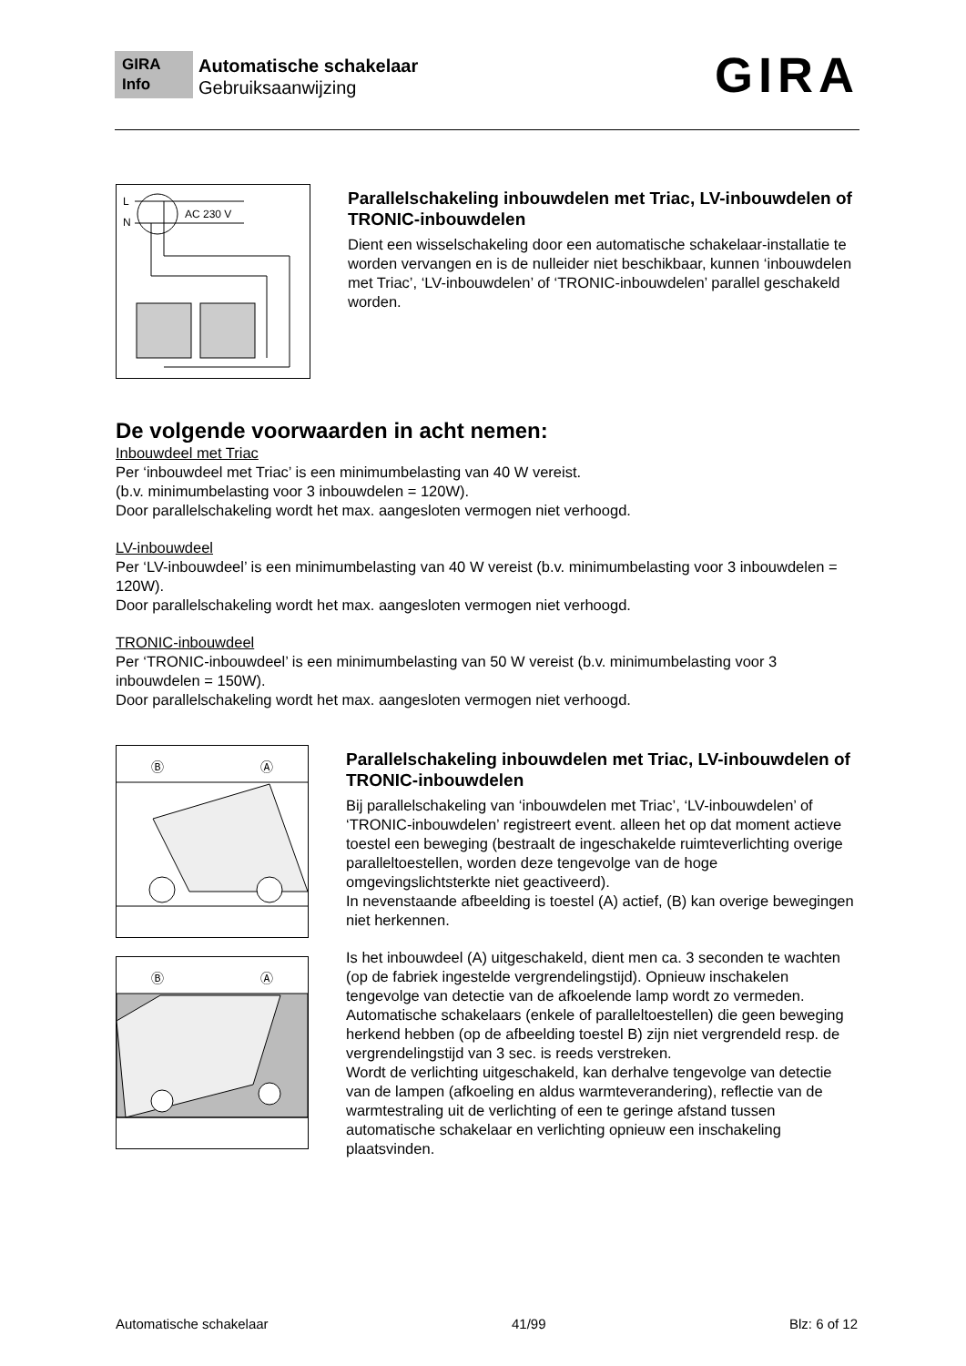GIRA
Info
Automatische schakelaar
Gebruiksaanwijzing
GIRA
L
N
AC 230 V
Parallelschakeling inbouwdelen met Triac, LV-inbouwdelen of TRONIC-inbouwdelen
Dient een wisselschakeling door een automatische schakelaar-installatie te worden vervangen en is de nulleider niet beschikbaar, kunnen ‘inbouwdelen met Triac’, ‘LV-inbouwdelen’ of ‘TRONIC-inbouwdelen’ parallel geschakeld worden.
De volgende voorwaarden in acht nemen:
Inbouwdeel met Triac
Per ‘inbouwdeel met Triac’ is een minimumbelasting van 40 W vereist.
(b.v. minimumbelasting voor 3 inbouwdelen = 120W).
Door parallelschakeling wordt het max. aangesloten vermogen niet verhoogd.
LV-inbouwdeel
Per ‘LV-inbouwdeel’ is een minimumbelasting van 40 W vereist (b.v. minimumbelasting voor 3 inbouwdelen = 120W).
Door parallelschakeling wordt het max. aangesloten vermogen niet verhoogd.
TRONIC-inbouwdeel
Per ‘TRONIC-inbouwdeel’ is een minimumbelasting van 50 W vereist (b.v. minimumbelasting voor 3 inbouwdelen = 150W).
Door parallelschakeling wordt het max. aangesloten vermogen niet verhoogd.
Ⓑ
Ⓐ
Ⓑ
Ⓐ
Parallelschakeling inbouwdelen met Triac, LV-inbouwdelen of TRONIC-inbouwdelen
Bij parallelschakeling van ‘inbouwdelen met Triac’, ‘LV-inbouwdelen’ of ‘TRONIC-inbouwdelen’ registreert event. alleen het op dat moment actieve toestel een beweging (bestraalt de ingeschakelde ruimteverlichting overige paralleltoestellen, worden deze tengevolge van de hoge omgevingslichtsterkte niet geactiveerd).
In nevenstaande afbeelding is toestel (A) actief, (B) kan overige bewegingen niet herkennen.
Is het inbouwdeel (A) uitgeschakeld, dient men ca. 3 seconden te wachten (op de fabriek ingestelde vergrendelingstijd). Opnieuw inschakelen tengevolge van detectie van de afkoelende lamp wordt zo vermeden.
Automatische schakelaars (enkele of paralleltoestellen) die geen beweging herkend hebben (op de afbeelding toestel B) zijn niet vergrendeld resp. de vergrendelingstijd van 3 sec. is reeds verstreken.
Wordt de verlichting uitgeschakeld, kan derhalve tengevolge van detectie van de lampen (afkoeling en aldus warmteverandering), reflectie van de warmtestraling uit de verlichting of een te geringe afstand tussen automatische schakelaar en verlichting opnieuw een inschakeling plaatsvinden.
Automatische schakelaar 41/99 Blz: 6 of 12